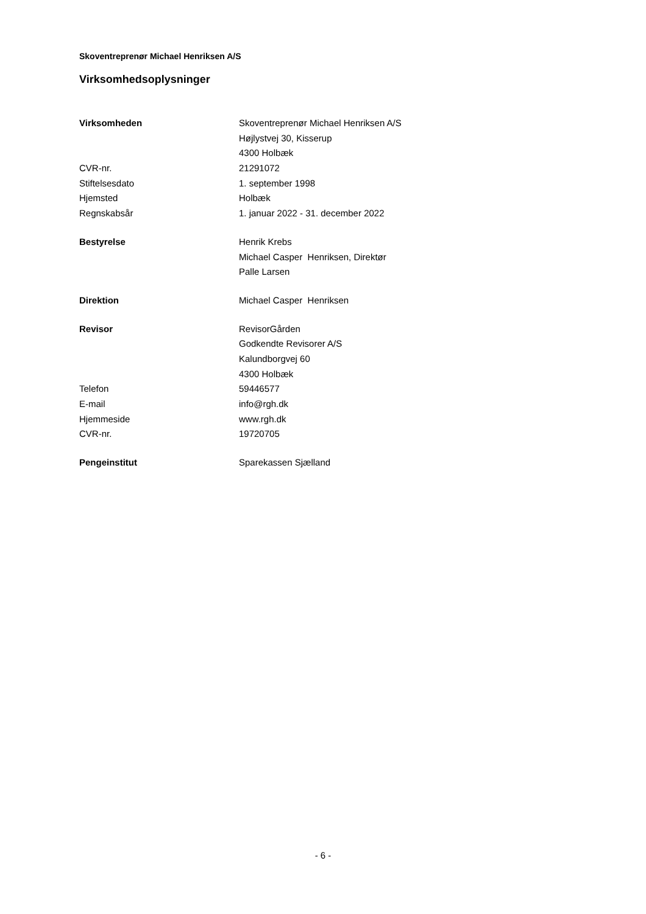Skoventreprenør Michael Henriksen A/S
Virksomhedsoplysninger
| Virksomheden | Skoventreprenør Michael Henriksen A/S |
| | Højlystvej 30, Kisserup |
| | 4300 Holbæk |
| CVR-nr. | 21291072 |
| Stiftelsesdato | 1. september 1998 |
| Hjemsted | Holbæk |
| Regnskabsår | 1. januar 2022 - 31. december 2022 |
| Bestyrelse | Henrik Krebs |
| | Michael Casper Henriksen, Direktør |
| | Palle Larsen |
| Direktion | Michael Casper Henriksen |
| Revisor | RevisorGården |
| | Godkendte Revisorer A/S |
| | Kalundborgvej 60 |
| | 4300 Holbæk |
| Telefon | 59446577 |
| E-mail | info@rgh.dk |
| Hjemmeside | www.rgh.dk |
| CVR-nr. | 19720705 |
| Pengeinstitut | Sparekassen Sjælland |
- 6 -